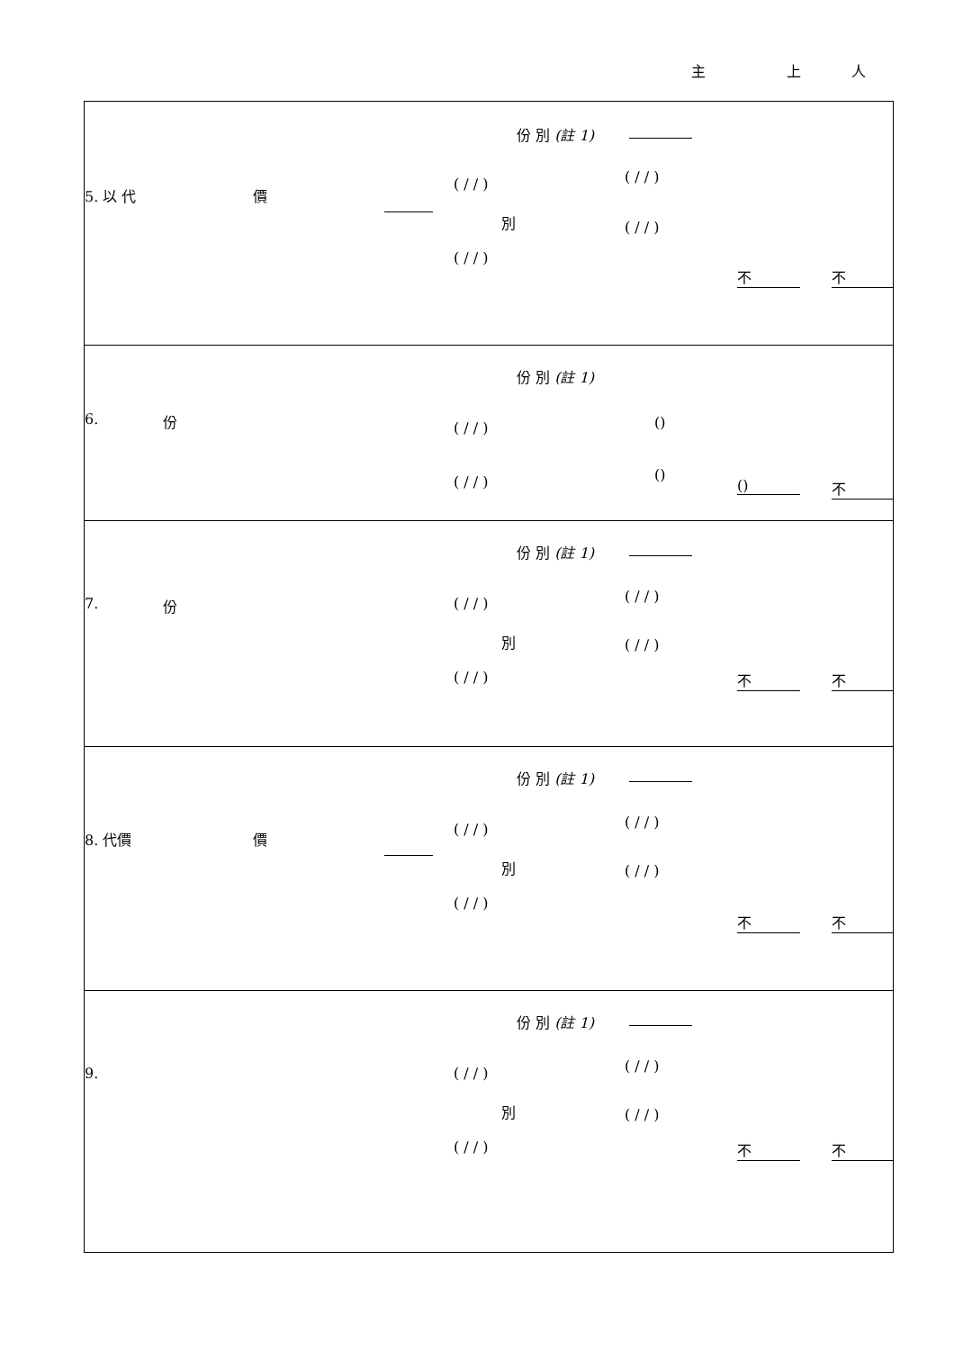主 上 人
| 5. 以 代 價 份 別 (註 1) ( / / ) ( / / ) 別 ( / / ) ( / / ) 不 不 |
| 6. 份 份 別 (註 1) ( / / ) () ( / / ) () () 不 |
| 7. 份 份 別 (註 1) ( / / ) ( / / ) 別 ( / / ) ( / / ) 不 不 |
| 8. 代價 價 份 別 (註 1) ( / / ) ( / / ) 別 ( / / ) ( / / ) 不 不 |
| 9. 份 別 (註 1) ( / / ) ( / / ) 別 ( / / ) ( / / ) 不 不 |